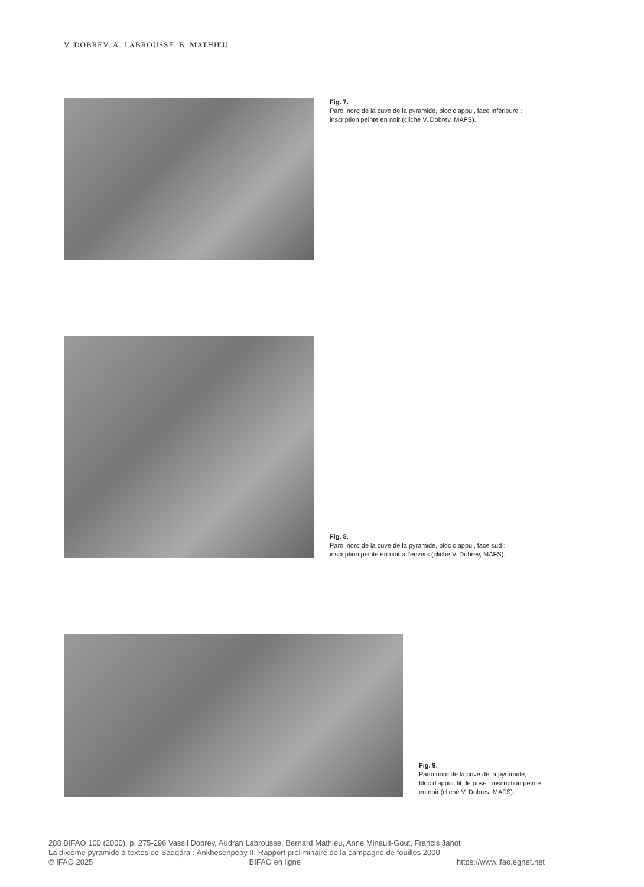V. DOBREV, A. LABROUSSE, B. MATHIEU
Fig. 7.
Paroi nord de la cuve de la pyramide, bloc d'appui, face inférieure :
inscription peinte en noir (cliché V. Dobrev, MAFS).
Fig. 8.
Paroi nord de la cuve de la pyramide, bloc d'appui, face sud :
inscription peinte en noir à l'envers (cliché V. Dobrev, MAFS).
Fig. 9.
Paroi nord de la cuve de la pyramide,
bloc d'appui, lit de pose : inscription peinte
en noir (cliché V. Dobrev, MAFS).
288 BIFAO 100 (2000), p. 275-296 Vassil Dobrev, Audran Labrousse, Bernard Mathieu, Anne Minault-Gout, Francis Janot
La dixième pyramide à textes de Saqqâra : Ânkhesenpépy II. Rapport préliminaire de la campagne de fouilles 2000.
© IFAO 2025 BIFAO en ligne https://www.ifao.egnet.net